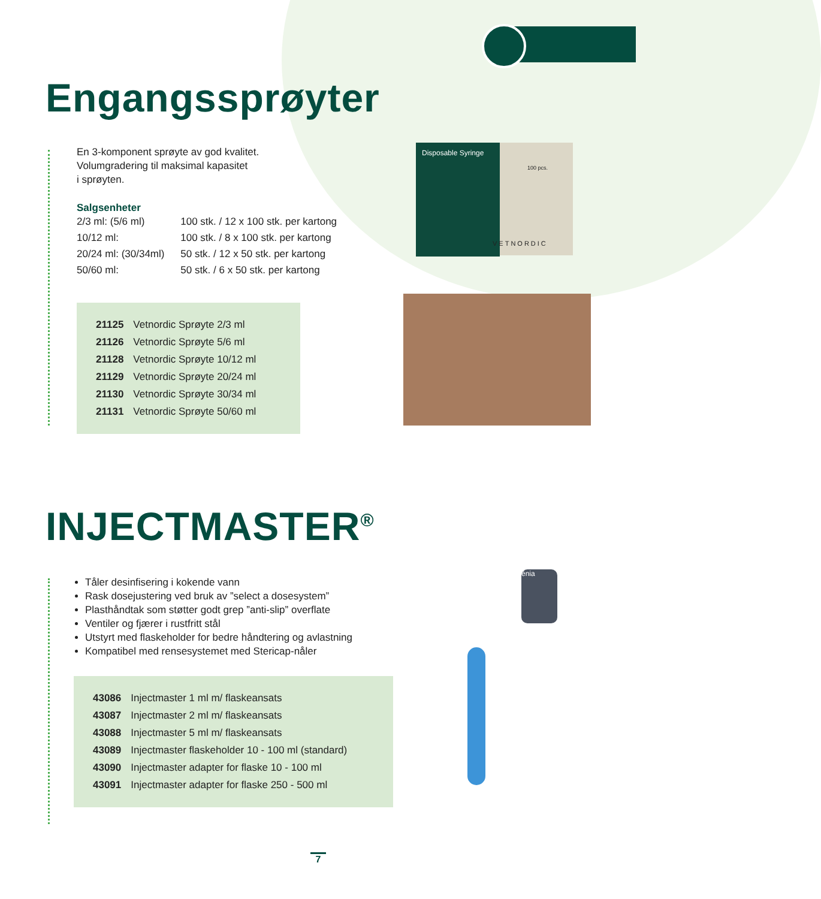Engangssprøyter
En 3-komponent sprøyte av god kvalitet.
Volumgradering til maksimal kapasitet
i sprøyten.
Salgsenheter
| 2/3 ml: (5/6 ml) | 100 stk. / 12 x 100 stk. per kartong |
| 10/12 ml: | 100 stk. / 8 x 100 stk. per kartong |
| 20/24 ml: (30/34ml) | 50 stk. / 12 x 50 stk. per kartong |
| 50/60 ml: | 50 stk. / 6 x 50 stk. per kartong |
| 21125 | Vetnordic Sprøyte 2/3 ml |
| 21126 | Vetnordic Sprøyte 5/6 ml |
| 21128 | Vetnordic Sprøyte 10/12 ml |
| 21129 | Vetnordic Sprøyte 20/24 ml |
| 21130 | Vetnordic Sprøyte 30/34 ml |
| 21131 | Vetnordic Sprøyte 50/60 ml |
Disposable Syringe
100 pcs.
VETNORDIC
INJECTMASTER<sup>®</sup>
Tåler desinfisering i kokende vann
Rask dosejustering ved bruk av ”select a dosesystem”
Plasthåndtak som støtter godt grep ”anti-slip” overflate
Ventiler og fjærer i rustfritt stål
Utstyrt med flaskeholder for bedre håndtering og avlastning
Kompatibel med rensesystemet med Stericap-nåler
| 43086 | Injectmaster 1 ml m/ flaskeansats |
| 43087 | Injectmaster 2 ml m/ flaskeansats |
| 43088 | Injectmaster 5 ml m/ flaskeansats |
| 43089 | Injectmaster flaskeholder 10 - 100 ml (standard) |
| 43090 | Injectmaster adapter for flaske 10 - 100 ml |
| 43091 | Injectmaster adapter for flaske 250 - 500 ml |
énia
7